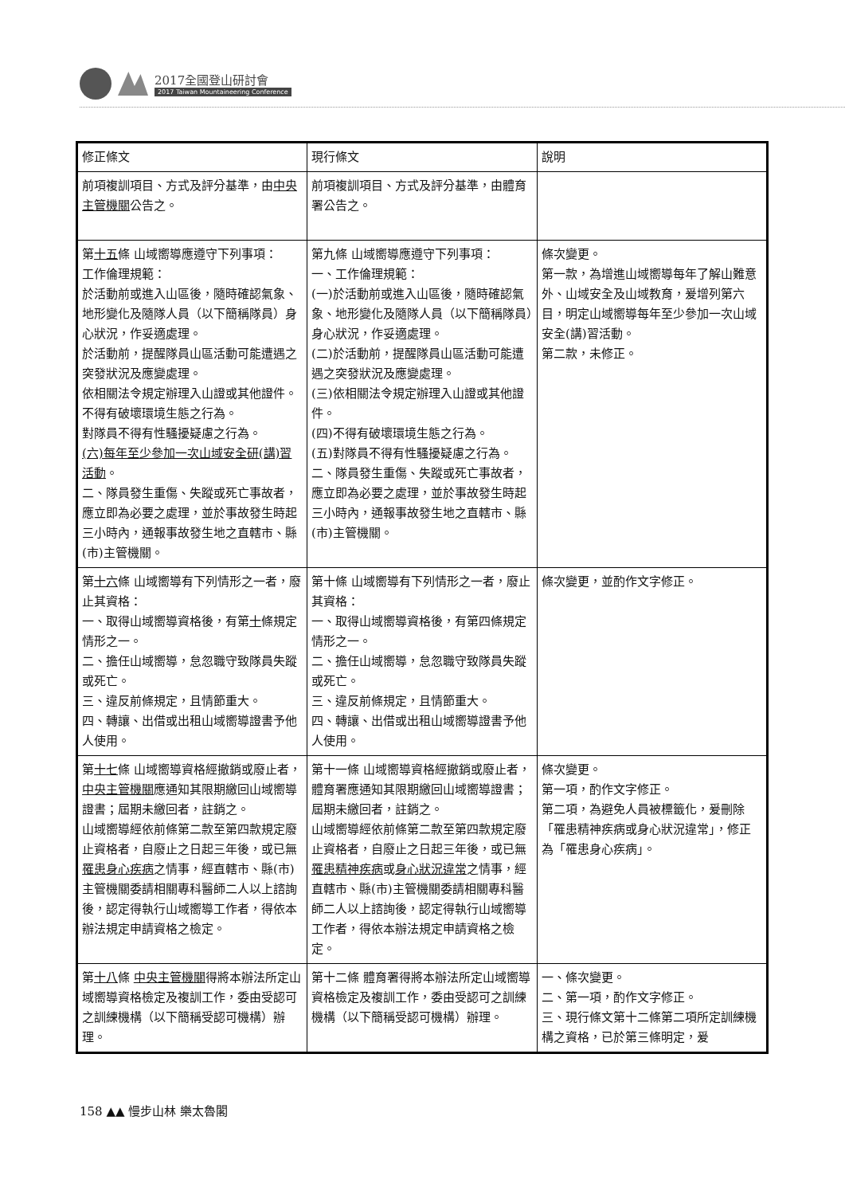2017全國登山研討會
2017 Taiwan Mountaineering Conference
| 修正條文 | 現行條文 | 說明 |
| --- | --- | --- |
| 前項複訓項目、方式及評分基準，由 中央主管機關 公告之。 | 前項複訓項目、方式及評分基準，由體育署公告之。 | |
| 第 十五 條 山域嚮導應遵守下列事項： 工作倫理規範： 於活動前或進入山區後，隨時確認氣象、地形變化及隨隊人員（以下簡稱隊員）身心狀況，作妥適處理。 於活動前，提醒隊員山區活動可能遭遇之突發狀況及應變處理。 依相關法令規定辦理入山證或其他證件。 不得有破壞環境生態之行為。 對隊員不得有性騷擾疑慮之行為。 (六)每年至少參加一次山域安全研(講)習活動 。 二、隊員發生重傷、失蹤或死亡事故者，應立即為必要之處理，並於事故發生時起三小時內，通報事故發生地之直轄市、縣(市)主管機關。 | 第九條 山域嚮導應遵守下列事項： 一、工作倫理規範： (一)於活動前或進入山區後，隨時確認氣象、地形變化及隨隊人員（以下簡稱隊員）身心狀況，作妥適處理。 (二)於活動前，提醒隊員山區活動可能遭遇之突發狀況及應變處理。 (三)依相關法令規定辦理入山證或其他證件。 (四)不得有破壞環境生態之行為。 (五)對隊員不得有性騷擾疑慮之行為。 二、隊員發生重傷、失蹤或死亡事故者，應立即為必要之處理，並於事故發生時起三小時內，通報事故發生地之直轄市、縣(市)主管機關。 | 條次變更。 第一款，為增進山域嚮導每年了解山難意外、山域安全及山域教育，爰增列第六目，明定山域嚮導每年至少參加一次山域安全(講)習活動。 第二款，未修正。 |
| 第 十六 條 山域嚮導有下列情形之一者，廢止其資格： 一、取得山域嚮導資格後，有第 十 條規定情形之一。 二、擔任山域嚮導，怠忽職守致隊員失蹤或死亡。 三、違反前條規定，且情節重大。 四、轉讓、出借或出租山域嚮導證書予他人使用。 | 第十條 山域嚮導有下列情形之一者，廢止其資格： 一、取得山域嚮導資格後，有第四條規定情形之一。 二、擔任山域嚮導，怠忽職守致隊員失蹤或死亡。 三、違反前條規定，且情節重大。 四、轉讓、出借或出租山域嚮導證書予他人使用。 | 條次變更，並酌作文字修正。 |
| 第 十七 條 山域嚮導資格經撤銷或廢止者， 中央主管機關 應通知其限期繳回山域嚮導證書；屆期未繳回者，註銷之。 山域嚮導經依前條第二款至第四款規定廢止資格者，自廢止之日起三年後，或已無 罹患身心疾病 之情事，經直轄市、縣(市)主管機關委請相關專科醫師二人以上諮詢後，認定得執行山域嚮導工作者，得依本辦法規定申請資格之檢定。 | 第十一條 山域嚮導資格經撤銷或廢止者，體育署應通知其限期繳回山域嚮導證書；屆期未繳回者，註銷之。 山域嚮導經依前條第二款至第四款規定廢止資格者，自廢止之日起三年後，或已無 罹患精神疾病 或 身心狀況違常 之情事，經直轄市、縣(市)主管機關委請相關專科醫師二人以上諮詢後，認定得執行山域嚮導工作者，得依本辦法規定申請資格之檢定。 | 條次變更。 第一項，酌作文字修正。 第二項，為避免人員被標籤化，爰刪除「罹患精神疾病或身心狀況違常」，修正為「罹患身心疾病」。 |
| 第 十八 條 中央主管機關 得將本辦法所定山域嚮導資格檢定及複訓工作，委由受認可之訓練機構（以下簡稱受認可機構）辦理。 | 第十二條 體育署得將本辦法所定山域嚮導資格檢定及複訓工作，委由受認可之訓練機構（以下簡稱受認可機構）辦理。 | 一、條次變更。 二、第一項，酌作文字修正。 三、現行條文第十二條第二項所定訓練機構之資格，已於第三條明定，爰 |
158 ▲▲ 慢步山林 樂太魯閣